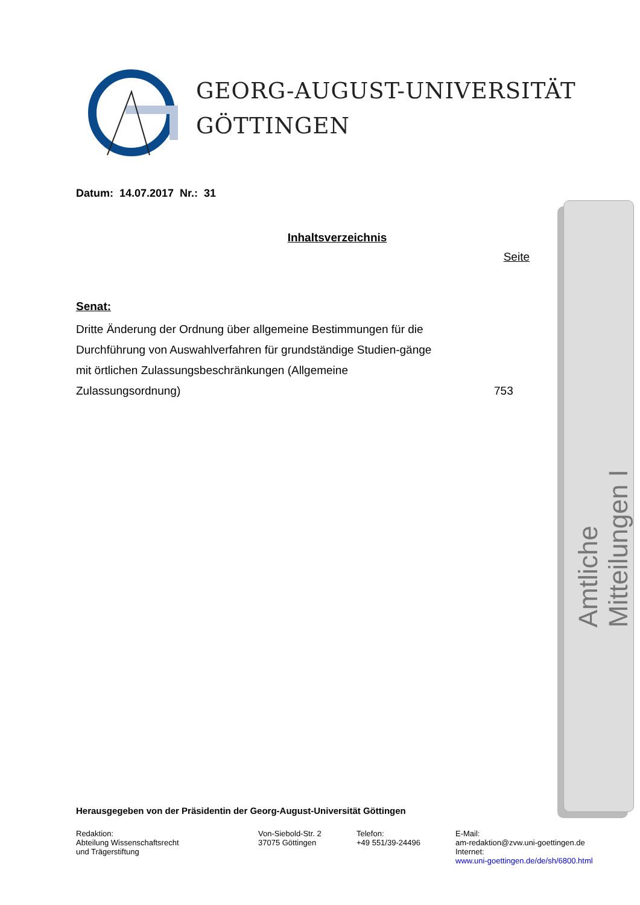GEORG-AUGUST-UNIVERSITÄT
GÖTTINGEN
Datum: 14.07.2017 Nr.: 31
Inhaltsverzeichnis
Seite
Senat:
Dritte Änderung der Ordnung über allgemeine Bestimmungen für die Durchführung von Auswahlverfahren für grundständige Studien-gänge mit örtlichen Zulassungsbeschränkungen (Allgemeine Zulassungsordnung)
753
Amtliche Mitteilungen I
Herausgegeben von der Präsidentin der Georg-August-Universität Göttingen
Redaktion:
Abteilung Wissenschaftsrecht
und Trägerstiftung
Von-Siebold-Str. 2
37075 Göttingen
Telefon:
+49 551/39-24496
E-Mail:
am-redaktion@zvw.uni-goettingen.de
Internet:
www.uni-goettingen.de/de/sh/6800.html